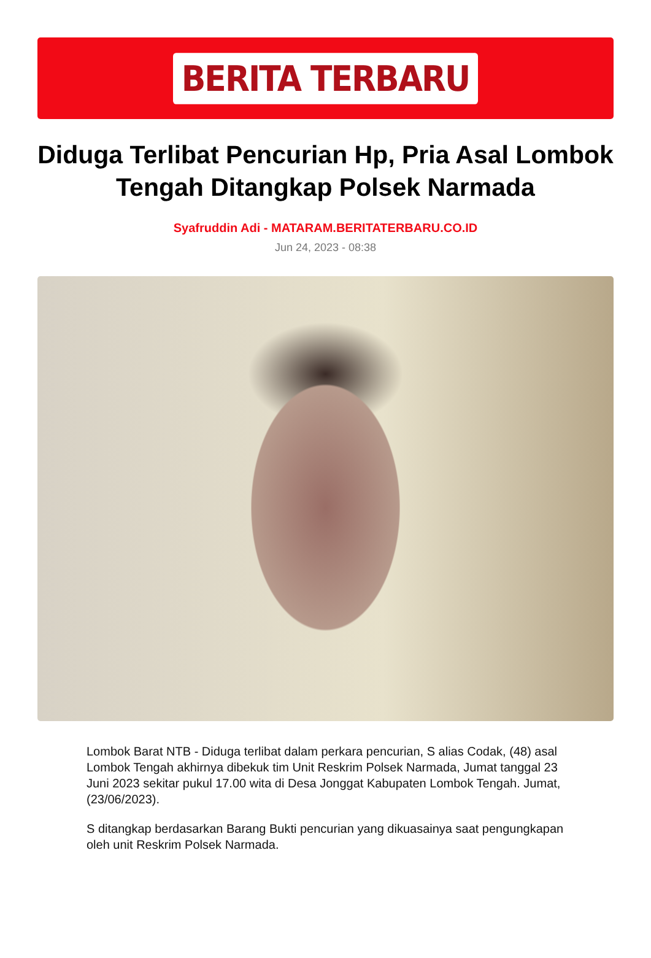BERITA TERBARU
Diduga Terlibat Pencurian Hp, Pria Asal Lombok Tengah Ditangkap Polsek Narmada
Syafruddin Adi - MATARAM.BERITATERBARU.CO.ID
Jun 24, 2023 - 08:38
Lombok Barat NTB - Diduga terlibat dalam perkara pencurian, S alias Codak, (48) asal Lombok Tengah akhirnya dibekuk tim Unit Reskrim Polsek Narmada, Jumat tanggal 23 Juni 2023 sekitar pukul 17.00 wita di Desa Jonggat Kabupaten Lombok Tengah. Jumat, (23/06/2023).
S ditangkap berdasarkan Barang Bukti pencurian yang dikuasainya saat pengungkapan oleh unit Reskrim Polsek Narmada.